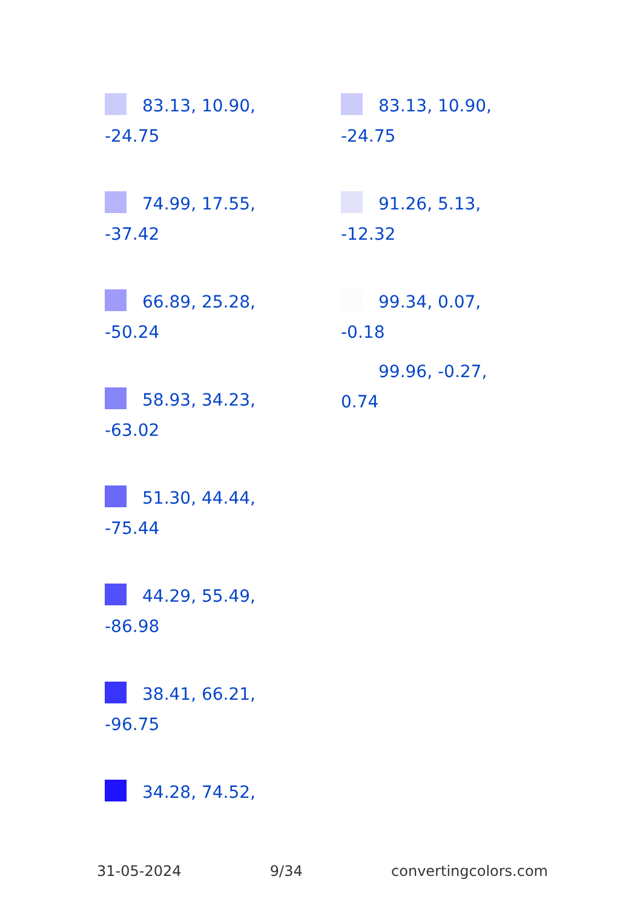83.13, 10.90, -24.75
74.99, 17.55, -37.42
66.89, 25.28, -50.24
58.93, 34.23, -63.02
51.30, 44.44, -75.44
44.29, 55.49, -86.98
38.41, 66.21, -96.75
34.28, 74.52,
83.13, 10.90, -24.75
91.26, 5.13, -12.32
99.34, 0.07, -0.18
99.96, -0.27, 0.74
31-05-2024 9/34 convertingcolors.com